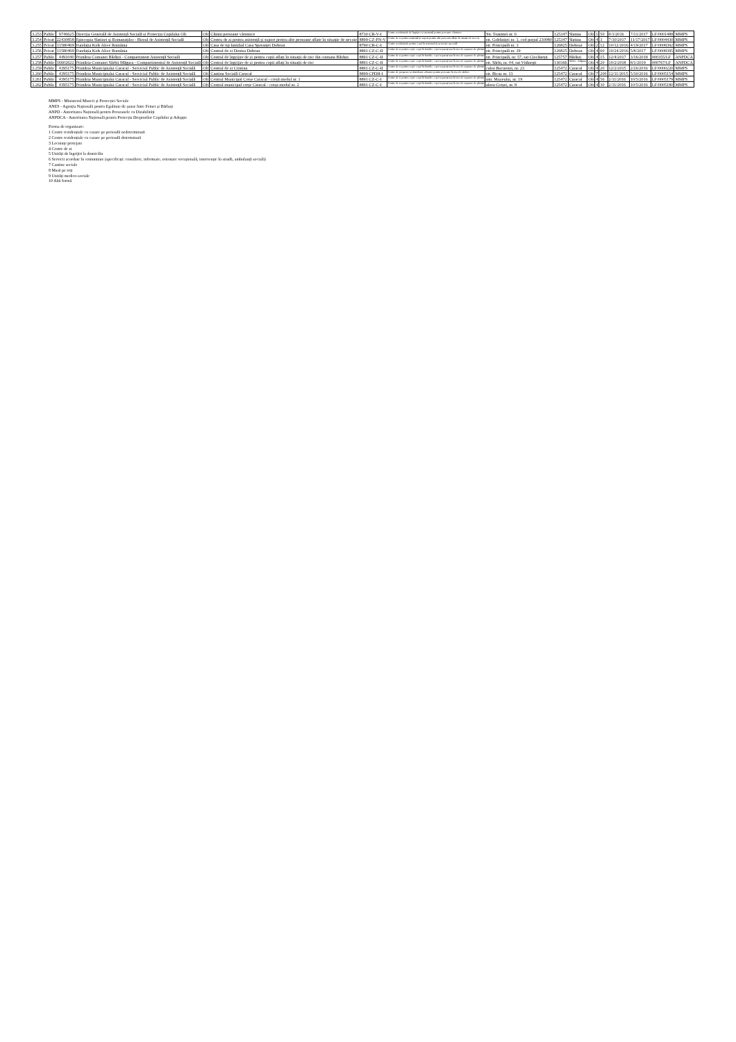| 3.253 | Public | 9746625 | Direcția Generală de Asistență Socială și Protecția Copilului Olt | Olt | Cămin persoane vârstnice | 8730 CR-V-I | Centre rezidențiale de îngrijire și asistență pentru persoane vârstnice | Str. Toamnei nr. 6 | 125347 | Slatina | Olt | 1 | 50 | 4/1/2016 | 7/31/2017 | LF/0001488 | MMPS |
| 3.254 | Privat | 22430858 | Episcopia Slatinei și Romanaților - Biroul de Asistență Socială | Olt | Centru de zi pentru asistență și suport pentru alte persoane aflate în situație de nevoie | 8899 CZ-PN-V | Centre de zi pentru asistență și suport pentru alte persoane aflate în situații de nevoie | str. Grădiniței nr. 1, cod poștal 230080 | 125347 | Slatina | Olt | 4 | 3 | 7/10/2017 | 11/17/2017 | LF/0004430 | MMPS |
| 3.255 | Privat | 11580469 | Fundația Kids Alive România | Olt | Casa de tip familial Casa Speranței Dobrun | 8790 CR-C-I | Centre rezidențiale pentru copii în sistemul de protecție specială | str. Principală nr. 3 | 126825 | Dobrun | Olt | 2 | 12 | 10/12/2016 | 4/19/2017 | LF/0008392 | MMPS |
| 3.256 | Privat | 11580469 | Fundația Kids Alive România | Olt | Centrul de zi Denisa Dobrun | 8891 CZ-C-II | Centre de zi pentru copii: copii în familie, copii separați sau în risc de separare de părinți | str. Principală nr. 19 | 126825 | Dobrun | Olt | 4 | 60 | 10/24/2016 | 5/8/2017 | LF/0008395 | MMPS |
| 3.257 | Public | 4491040 | Primăria Comunei Bărăști - Compartiment Asistență Socială | Olt | Centrul de îngrijire de zi pentru copii aflați în situații de risc din comuna Bărăști | 8891 CZ-C-II | Centre de zi pentru copii: copii în familie, copii separați sau în risc de separare de părinți | str. Principală, nr. 57, sat Ciocănești | 125757 | Bărăști | Olt | 4 | 15 | 12/4/2017 | 3/16/2018 | 000355/LF | ANPDCA |
| 3.258 | Public | 16602622 | Primăria Comunei Sârbii Măgura - Compartimentul de Asistență Socială | Olt | Centrul de îngrijire de zi pentru copii aflați în situații de risc | 8891 CZ-C-II | Centre de zi pentru copii: copii în familie, copii separați sau în risc de separare de părinți | str. Sârbi, nr. 04, sat Vităneşti | 130366 | Sârbii - Măgura | Olt | 4 | 20 | 10/2/2018 | 8/1/2019 | 000767/LF | ANPDCA |
| 3.259 | Public | 4395175 | Primăria Municipiului Caracal - Serviciul Public de Asistență Socială | Olt | Centrul de zi Cristina | 8891 CZ-C-II | Centre de zi pentru copii: copii în familie, copii separați sau în risc de separare de părinți | calea București, nr. 23 | 125472 | Caracal | Olt | 4 | 20 | 12/2/2015 | 2/26/2016 | LF/0000220 | MMPS |
| 3.260 | Public | 4395175 | Primăria Municipiului Caracal - Serviciul Public de Asistență Socială | Olt | Cantina Socială Caracal | 8899 CPDH-I | Centre de preparare și distribuire a hranei pentru persoane în risc de sărăcie | str. Bicaz nr. 13 | 125472 | Caracal | Olt | 7 | 200 | 12/11/2015 | 5/30/2016 | LF/0005154 | MMPS |
| 3.261 | Public | 4395175 | Primăria Municipiului Caracal - Serviciul Public de Asistență Socială | Olt | Centrul Municipal Creșe Caracal - creșă modul nr. 1 | 8891 CZ-C-I | Centre de zi pentru copii: copii în familie, copii separați sau în risc de separare de părinți | intr. Muzeului, nr. 19 | 125472 | Caracal | Olt | 4 | 56 | 2/11/2016 | 10/5/2016 | LF/0005179 | MMPS |
| 3.262 | Public | 4395175 | Primăria Municipiului Caracal - Serviciul Public de Asistență Socială | Olt | Centrul municipal creșe Caracal - creșa modul nr. 2 | 8891 CZ-C-I | Centre de zi pentru copii: copii în familie, copii separați sau în risc de separare de părinți | aleea Creșei, nr. 8 | 125472 | Caracal | Olt | 4 | 30 | 2/11/2016 | 10/5/2016 | LF/0005180 | MMPS |
MMPS - Ministerul Muncii și Protecției Sociale
ANES - Agenția Națională pentru Egalitate de șanse între Femei și Bărbați
ANPD - Autoritatea Națională pentru Persoanele cu Dizabilități
ANPDCA - Autoritatea Națională pentru Protecția Drepturilor Copilului și Adopție
Forma de organizare:
1 Centre rezidențiale cu cazare pe perioadă nedeterminată
2 Centre rezidențiale cu cazare pe perioadă determinată
3 Locuințe protejate
4 Centre de zi
5 Unități de îngrijiri la domiciliu
6 Servicii acordate în comunitate (specificați: consiliere, informare, orientare vocațională, intervenție în stradă, ambulanță socială)
7 Cantine sociale
8 Masă pe roți
9 Unități medico-sociale
10 Altă formă